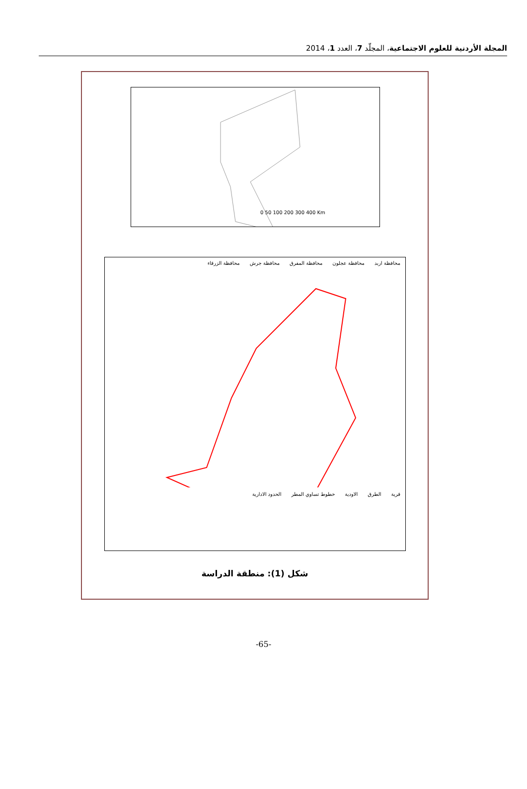المجلة الأردنية للعلوم الاجتماعية، المجلّد 7، العدد 1، 2014
0 50 100 200 300 400 Km
محافظة اربد محافظة عجلون محافظة المفرق محافظة جرش محافظة الزرقاء
قرية الطرق الاودية خطوط تساوي المطر الحدود الادارية
شكل (1): منطقة الدراسة
-65-